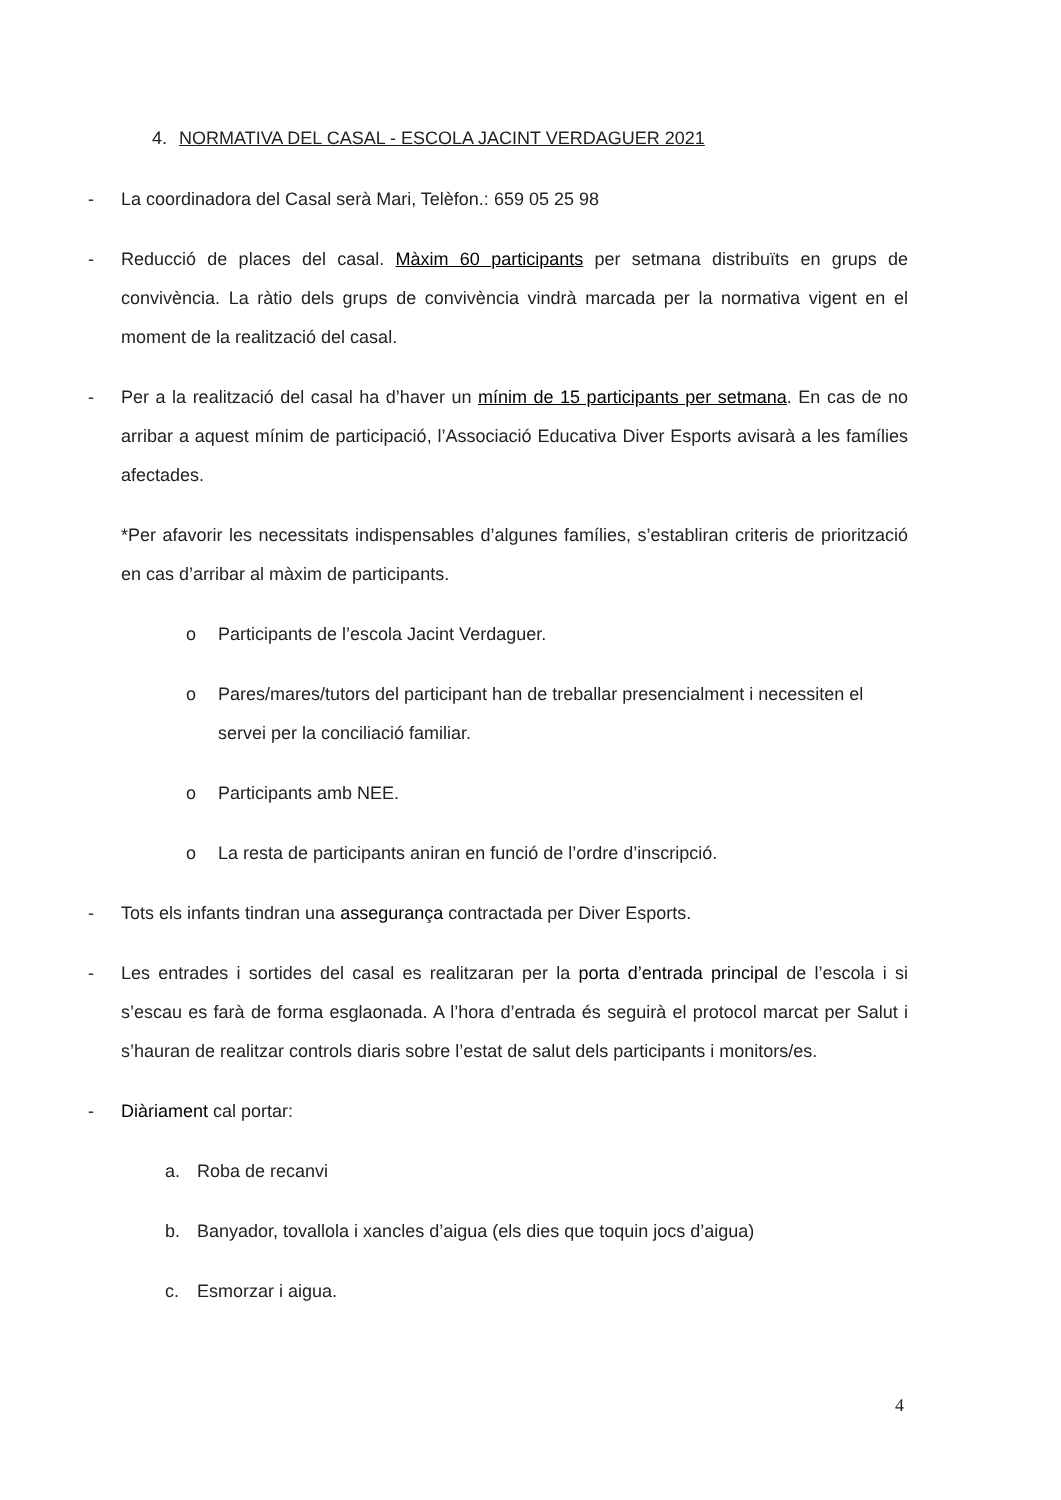4. NORMATIVA DEL CASAL - ESCOLA JACINT VERDAGUER 2021
- La coordinadora del Casal serà Mari, Telèfon.: 659 05 25 98
- Reducció de places del casal. Màxim 60 participants per setmana distribuïts en grups de convivència. La ràtio dels grups de convivència vindrà marcada per la normativa vigent en el moment de la realització del casal.
- Per a la realització del casal ha d’haver un mínim de 15 participants per setmana. En cas de no arribar a aquest mínim de participació, l’Associació Educativa Diver Esports avisarà a les famílies afectades.
*Per afavorir les necessitats indispensables d’algunes famílies, s’establiran criteris de priorització en cas d’arribar al màxim de participants.
o Participants de l’escola Jacint Verdaguer.
o Pares/mares/tutors del participant han de treballar presencialment i necessiten el servei per la conciliació familiar.
o Participants amb NEE.
o La resta de participants aniran en funció de l’ordre d’inscripció.
- Tots els infants tindran una assegurança contractada per Diver Esports.
- Les entrades i sortides del casal es realitzaran per la porta d’entrada principal de l’escola i si s’escau es farà de forma esglaonada. A l’hora d’entrada és seguirà el protocol marcat per Salut i s’hauran de realitzar controls diaris sobre l’estat de salut dels participants i monitors/es.
- Diàriament cal portar:
a. Roba de recanvi
b. Banyador, tovallola i xancles d’aigua (els dies que toquin jocs d’aigua)
c. Esmorzar i aigua.
4